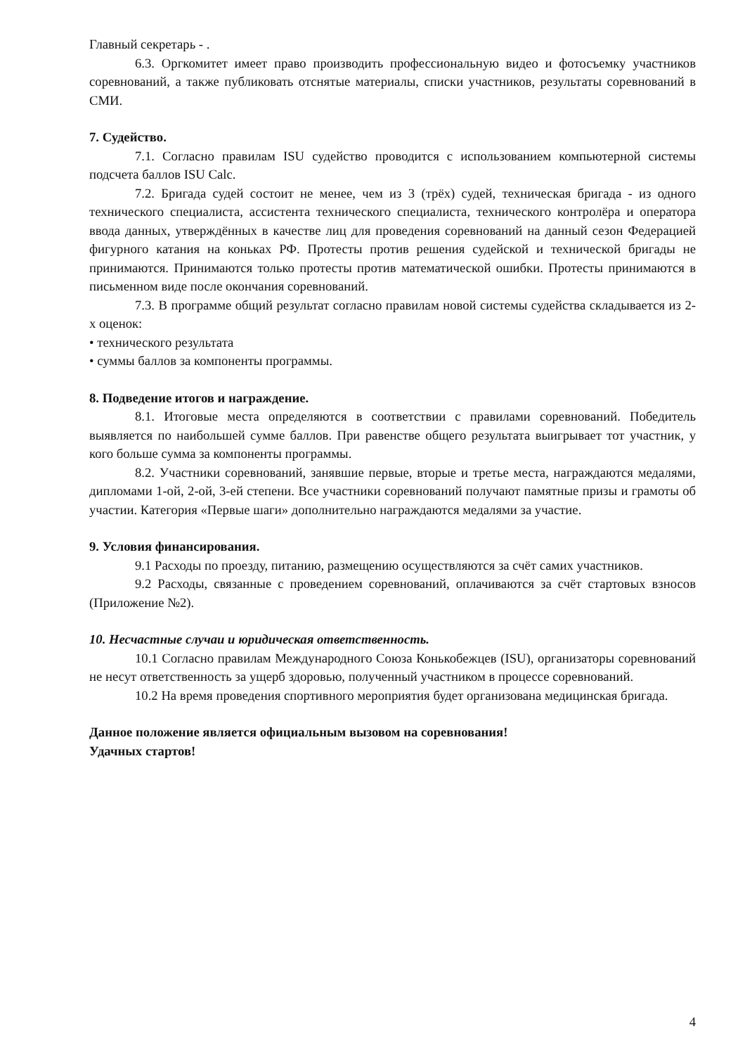Главный секретарь - .
6.3. Оргкомитет имеет право производить профессиональную видео и фотосъемку участников соревнований, а также публиковать отснятые материалы, списки участников, результаты соревнований в СМИ.
7. Судейство.
7.1. Согласно правилам ISU судейство проводится с использованием компьютерной системы подсчета баллов ISU Calc.
7.2. Бригада судей состоит не менее, чем из 3 (трёх) судей, техническая бригада - из одного технического специалиста, ассистента технического специалиста, технического контролёра и оператора ввода данных, утверждённых в качестве лиц для проведения соревнований на данный сезон Федерацией фигурного катания на коньках РФ. Протесты против решения судейской и технической бригады не принимаются. Принимаются только протесты против математической ошибки. Протесты принимаются в письменном виде после окончания соревнований.
7.3. В программе общий результат согласно правилам новой системы судейства складывается из 2-х оценок:
• технического результата
• суммы баллов за компоненты программы.
8. Подведение итогов и награждение.
8.1. Итоговые места определяются в соответствии с правилами соревнований. Победитель выявляется по наибольшей сумме баллов. При равенстве общего результата выигрывает тот участник, у кого больше сумма за компоненты программы.
8.2. Участники соревнований, занявшие первые, вторые и третье места, награждаются медалями, дипломами 1-ой, 2-ой, 3-ей степени. Все участники соревнований получают памятные призы и грамоты об участии. Категория «Первые шаги» дополнительно награждаются медалями за участие.
9. Условия финансирования.
9.1 Расходы по проезду, питанию, размещению осуществляются за счёт самих участников.
9.2 Расходы, связанные с проведением соревнований, оплачиваются за счёт стартовых взносов (Приложение №2).
10. Несчастные случаи и юридическая ответственность.
10.1 Согласно правилам Международного Союза Конькобежцев (ISU), организаторы соревнований не несут ответственность за ущерб здоровью, полученный участником в процессе соревнований.
10.2 На время проведения спортивного мероприятия будет организована медицинская бригада.
Данное положение является официальным вызовом на соревнования!
Удачных стартов!
4